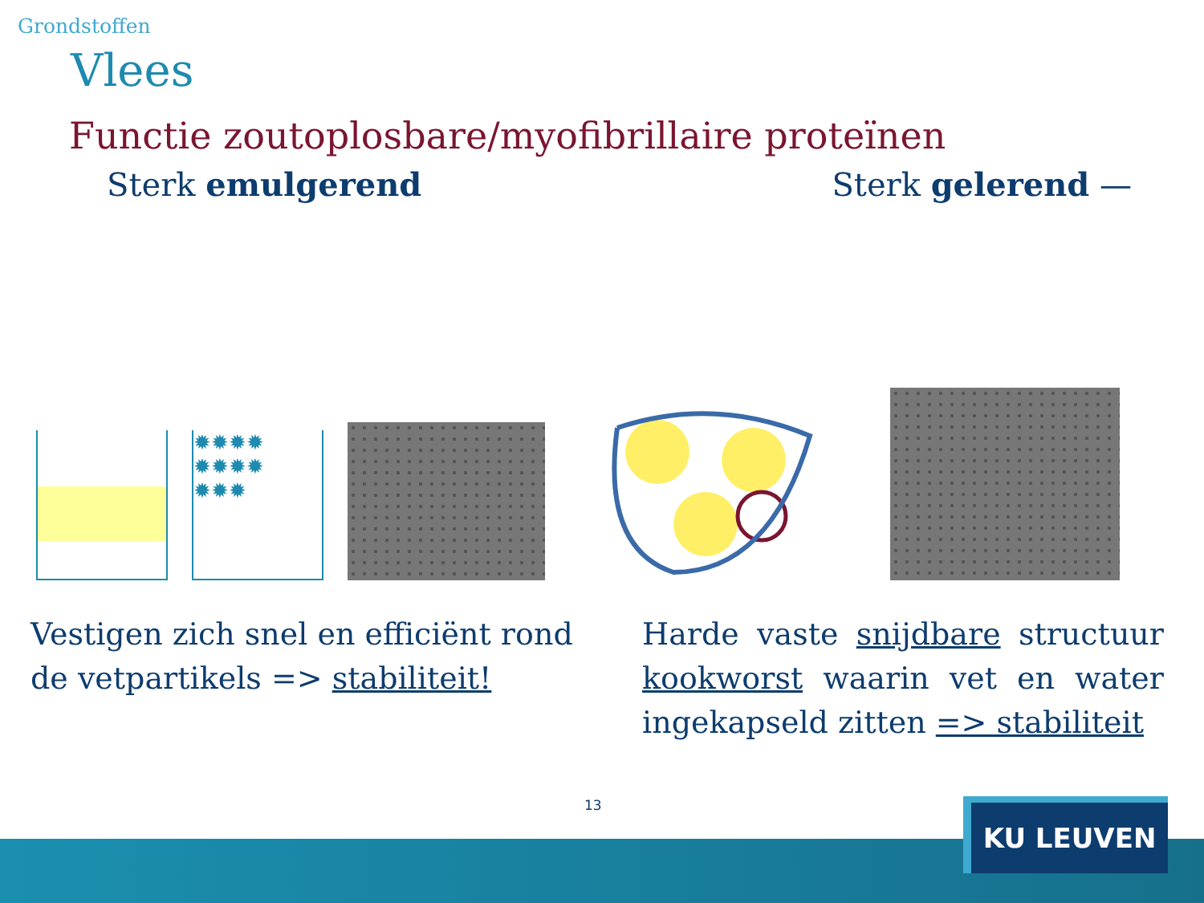Grondstoffen
Vlees
Functie zoutoplosbare/myofibrillaire proteïnen
Sterk emulgerend Sterk gelerend —
✹✹✹✹ ✹✹✹✹ ✹✹✹
Vestigen zich snel en efficiënt rond de vetpartikels => stabiliteit!
Harde vaste snijdbare structuur kookworst waarin vet en water ingekapseld zitten => stabiliteit
13 KU LEUVEN